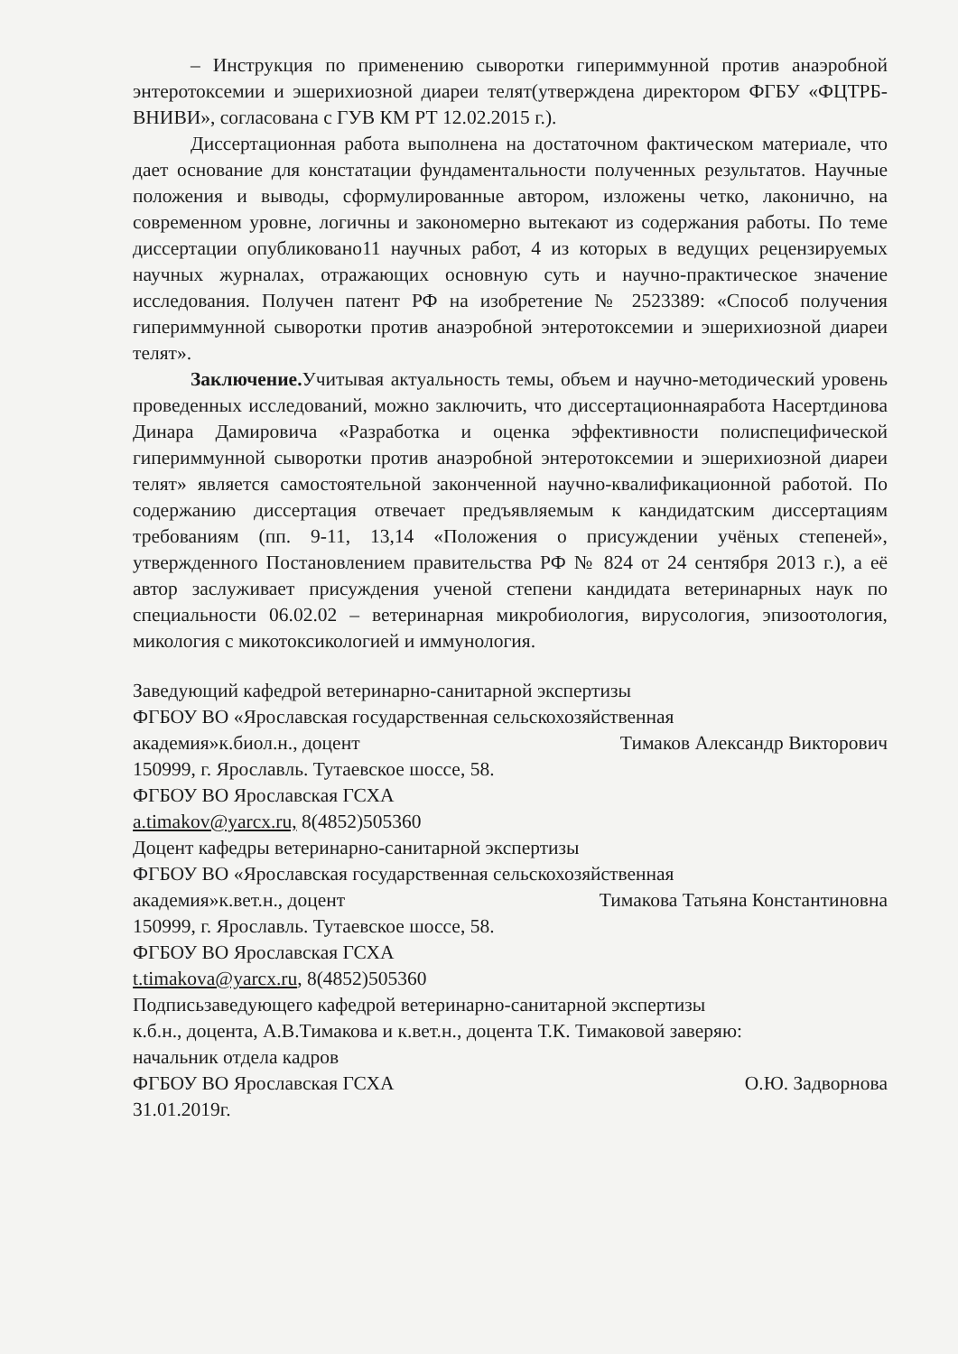– Инструкция по применению сыворотки гипериммунной против анаэробной энтеротоксемии и эшерихиозной диареи телят(утверждена директором ФГБУ «ФЦТРБ-ВНИВИ», согласована с ГУВ КМ РТ 12.02.2015 г.).
Диссертационная работа выполнена на достаточном фактическом материале, что дает основание для констатации фундаментальности полученных результатов. Научные положения и выводы, сформулированные автором, изложены четко, лаконично, на современном уровне, логичны и закономерно вытекают из содержания работы. По теме диссертации опубликовано11 научных работ, 4 из которых в ведущих рецензируемых научных журналах, отражающих основную суть и научно-практическое значение исследования. Получен патент РФ на изобретение № 2523389: «Способ получения гипериммунной сыворотки против анаэробной энтеротоксемии и эшерихиозной диареи телят».
Заключение. Учитывая актуальность темы, объем и научно-методический уровень проведенных исследований, можно заключить, что диссертационнаяработа Насертдинова Динара Дамировича «Разработка и оценка эффективности полиспецифической гипериммунной сыворотки против анаэробной энтеротоксемии и эшерихиозной диареи телят» является самостоятельной законченной научно-квалификационной работой. По содержанию диссертация отвечает предъявляемым к кандидатским диссертациям требованиям (пп. 9-11, 13,14 «Положения о присуждении учёных степеней», утвержденного Постановлением правительства РФ № 824 от 24 сентября 2013 г.), а её автор заслуживает присуждения ученой степени кандидата ветеринарных наук по специальности 06.02.02 – ветеринарная микробиология, вирусология, эпизоотология, микология с микотоксикологией и иммунология.
Заведующий кафедрой ветеринарно-санитарной экспертизы
ФГБОУ ВО «Ярославская государственная сельскохозяйственная
академия»к.биол.н., доцент Тимаков Александр Викторович
150999, г. Ярославль. Тутаевское шоссе, 58.
ФГБОУ ВО Ярославская ГСХА
a.timakov@yarcx.ru, 8(4852)505360
Доцент кафедры ветеринарно-санитарной экспертизы
ФГБОУ ВО «Ярославская государственная сельскохозяйственная
академия»к.вет.н., доцент Тимакова Татьяна Константиновна
150999, г. Ярославль. Тутаевское шоссе, 58.
ФГБОУ ВО Ярославская ГСХА
t.timakova@yarcx.ru, 8(4852)505360
Подписьзаведующего кафедрой ветеринарно-санитарной экспертизы
к.б.н., доцента, А.В.Тимакова и к.вет.н., доцента Т.К. Тимаковой заверяю:
начальник отдела кадров
ФГБОУ ВО Ярославская ГСХА О.Ю. Задворнова
31.01.2019г.